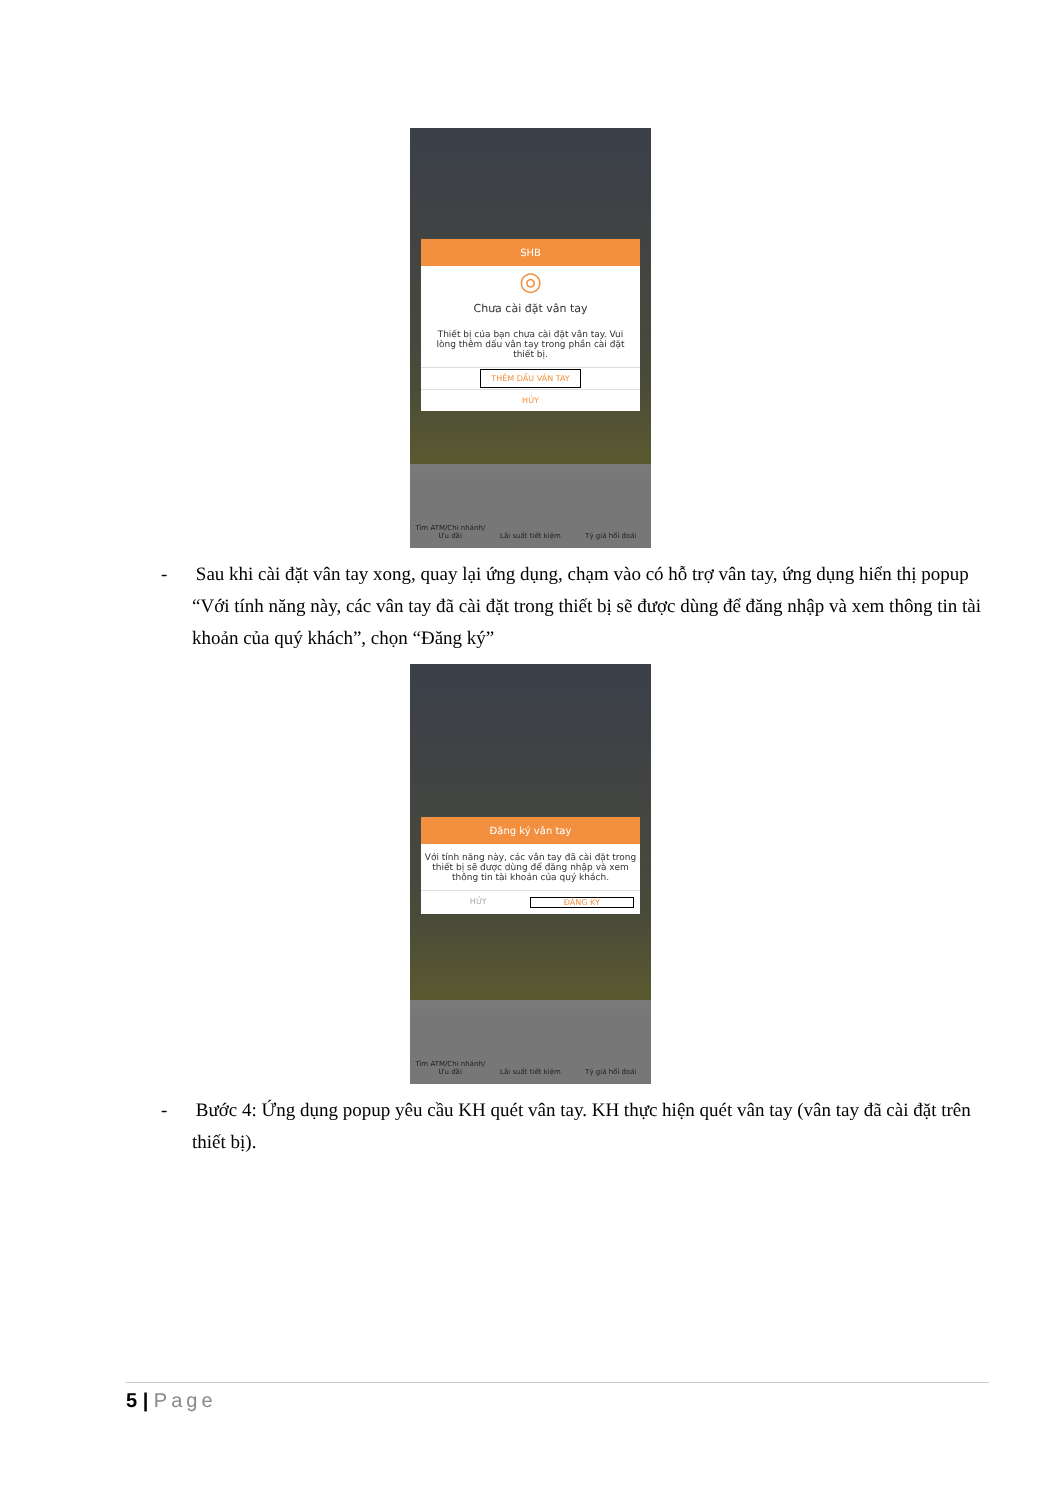SHB
◎
Chưa cài đặt vân tay
Thiết bị của bạn chưa cài đặt vân tay. Vui lòng thêm dấu vân tay trong phần cài đặt thiết bị.
THÊM DẤU VÂN TAY
HỦY
Tìm ATM/Chi nhánh/Ưu đãi Lãi suất tiết kiệm Tỷ giá hối đoái
- Sau khi cài đặt vân tay xong, quay lại ứng dụng, chạm vào có hỗ trợ vân tay, ứng dụng hiển thị popup “Với tính năng này, các vân tay đã cài đặt trong thiết bị sẽ được dùng để đăng nhập và xem thông tin tài khoản của quý khách”, chọn “Đăng ký”
Đăng ký vân tay
Với tính năng này, các vân tay đã cài đặt trong thiết bị sẽ được dùng để đăng nhập và xem thông tin tài khoản của quý khách.
HỦY ĐĂNG KÝ
Tìm ATM/Chi nhánh/Ưu đãi Lãi suất tiết kiệm Tỷ giá hối đoái
- Bước 4: Ứng dụng popup yêu cầu KH quét vân tay. KH thực hiện quét vân tay (vân tay đã cài đặt trên thiết bị).
5 | Page